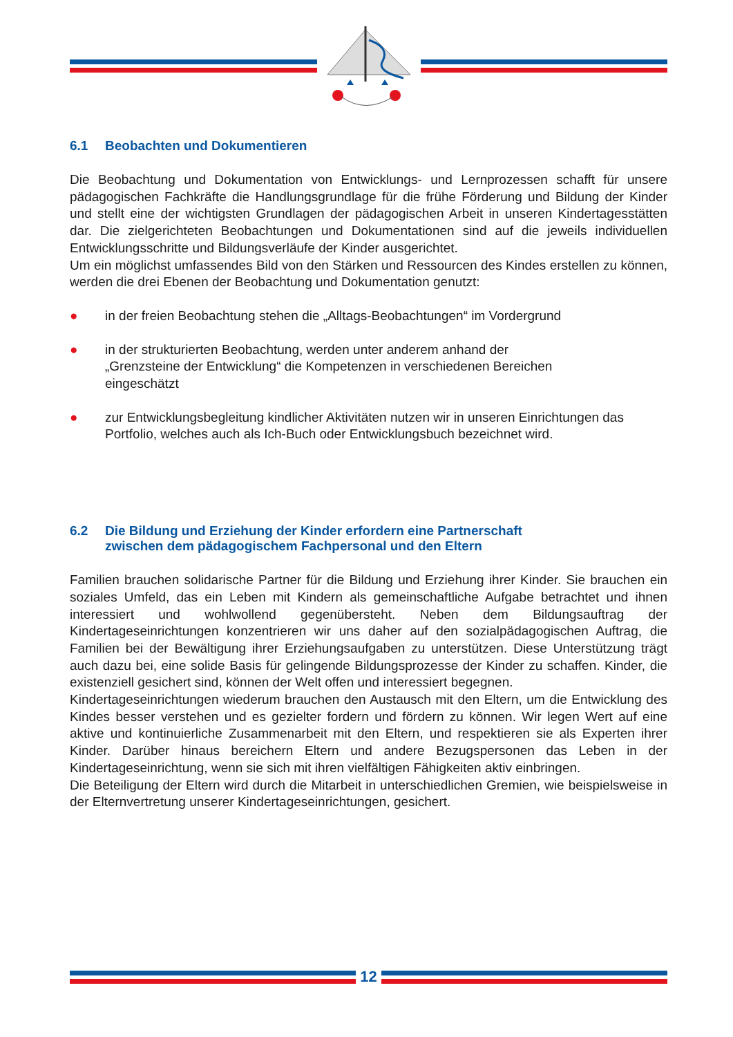6.1 Beobachten und Dokumentieren
Die Beobachtung und Dokumentation von Entwicklungs- und Lernprozessen schafft für unsere pädagogischen Fachkräfte die Handlungsgrundlage für die frühe Förderung und Bildung der Kinder und stellt eine der wichtigsten Grundlagen der pädagogischen Arbeit in unseren Kindertagesstätten dar. Die zielgerichteten Beobachtungen und Dokumentationen sind auf die jeweils individuellen Entwicklungsschritte und Bildungsverläufe der Kinder ausgerichtet.
Um ein möglichst umfassendes Bild von den Stärken und Ressourcen des Kindes erstellen zu können, werden die drei Ebenen der Beobachtung und Dokumentation genutzt:
● in der freien Beobachtung stehen die „Alltags-Beobachtungen“ im Vordergrund
● in der strukturierten Beobachtung, werden unter anderem anhand der
„Grenzsteine der Entwicklung“ die Kompetenzen in verschiedenen Bereichen
eingeschätzt
● zur Entwicklungsbegleitung kindlicher Aktivitäten nutzen wir in unseren Einrichtungen das Portfolio, welches auch als Ich-Buch oder Entwicklungsbuch bezeichnet wird.
6.2 Die Bildung und Erziehung der Kinder erfordern eine Partnerschaft
zwischen dem pädagogischem Fachpersonal und den Eltern
Familien brauchen solidarische Partner für die Bildung und Erziehung ihrer Kinder. Sie brauchen ein soziales Umfeld, das ein Leben mit Kindern als gemeinschaftliche Aufgabe betrachtet und ihnen interessiert und wohlwollend gegenübersteht. Neben dem Bildungsauftrag der Kindertageseinrichtungen konzentrieren wir uns daher auf den sozialpädagogischen Auftrag, die Familien bei der Bewältigung ihrer Erziehungsaufgaben zu unterstützen. Diese Unterstützung trägt auch dazu bei, eine solide Basis für gelingende Bildungsprozesse der Kinder zu schaffen. Kinder, die existenziell gesichert sind, können der Welt offen und interessiert begegnen.
Kindertageseinrichtungen wiederum brauchen den Austausch mit den Eltern, um die Entwicklung des Kindes besser verstehen und es gezielter fordern und fördern zu können. Wir legen Wert auf eine aktive und kontinuierliche Zusammenarbeit mit den Eltern, und respektieren sie als Experten ihrer Kinder. Darüber hinaus bereichern Eltern und andere Bezugspersonen das Leben in der Kindertageseinrichtung, wenn sie sich mit ihren vielfältigen Fähigkeiten aktiv einbringen.
Die Beteiligung der Eltern wird durch die Mitarbeit in unterschiedlichen Gremien, wie beispielsweise in der Elternvertretung unserer Kindertageseinrichtungen, gesichert.
12